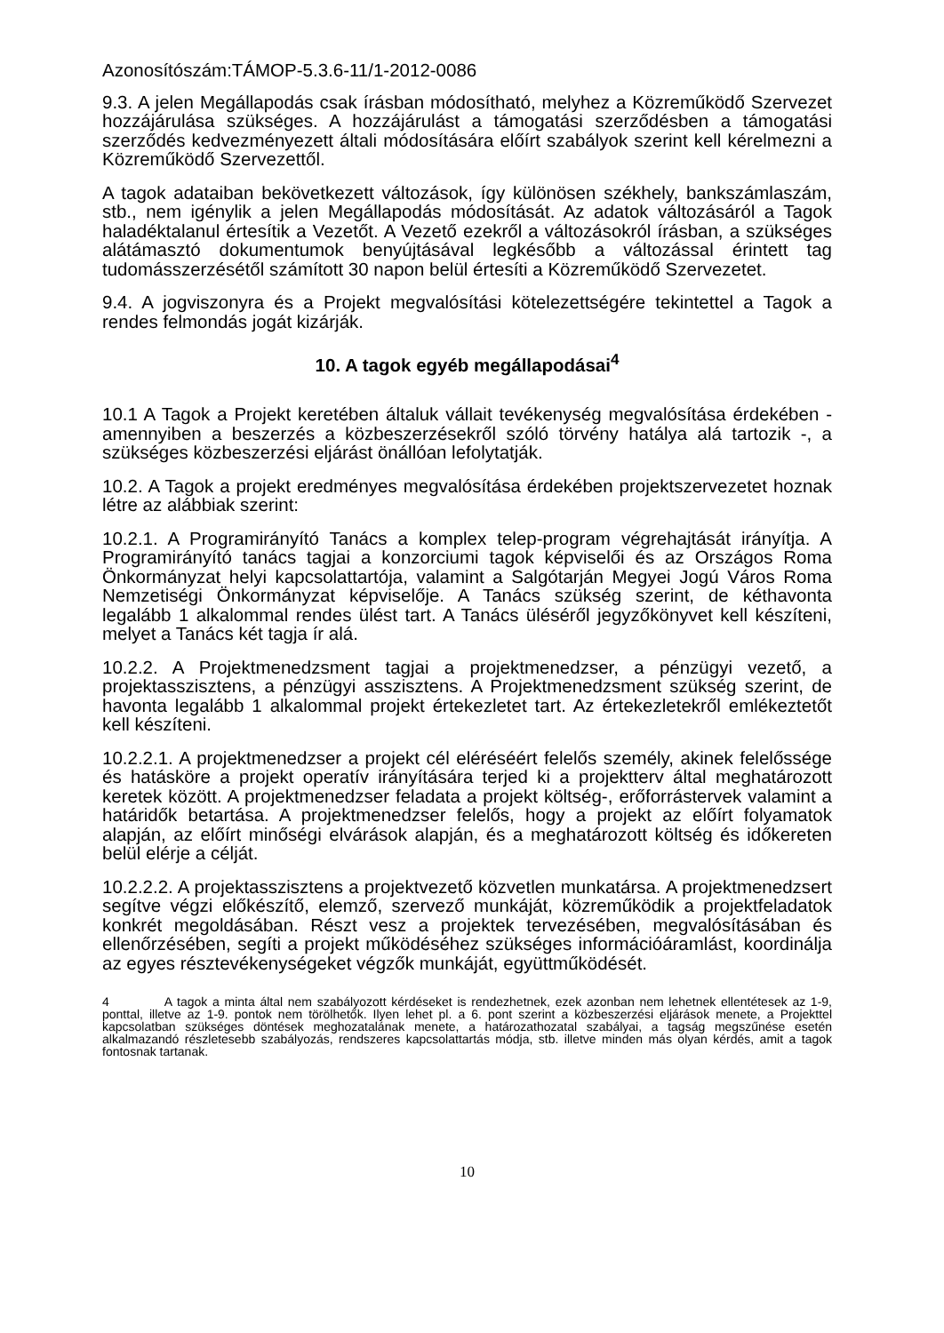Azonosítószám:TÁMOP-5.3.6-11/1-2012-0086
9.3. A jelen Megállapodás csak írásban módosítható, melyhez a Közreműködő Szervezet hozzájárulása szükséges. A hozzájárulást a támogatási szerződésben a támogatási szerződés kedvezményezett általi módosítására előírt szabályok szerint kell kérelmezni a Közreműködő Szervezettől.
A tagok adataiban bekövetkezett változások, így különösen székhely, bankszámlaszám, stb., nem igénylik a jelen Megállapodás módosítását. Az adatok változásáról a Tagok haladéktalanul értesítik a Vezetőt. A Vezető ezekről a változásokról írásban, a szükséges alátámasztó dokumentumok benyújtásával legkésőbb a változással érintett tag tudomásszerzésétől számított 30 napon belül értesíti a Közreműködő Szervezetet.
9.4. A jogviszonyra és a Projekt megvalósítási kötelezettségére tekintettel a Tagok a rendes felmondás jogát kizárják.
10. A tagok egyéb megállapodásai<sup>4</sup>
10.1 A Tagok a Projekt keretében általuk vállait tevékenység megvalósítása érdekében - amennyiben a beszerzés a közbeszerzésekről szóló törvény hatálya alá tartozik -, a szükséges közbeszerzési eljárást önállóan lefolytatják.
10.2. A Tagok a projekt eredményes megvalósítása érdekében projektszervezetet hoznak létre az alábbiak szerint:
10.2.1. A Programirányító Tanács a komplex telep-program végrehajtását irányítja. A Programirányító tanács tagjai a konzorciumi tagok képviselői és az Országos Roma Önkormányzat helyi kapcsolattartója, valamint a Salgótarján Megyei Jogú Város Roma Nemzetiségi Önkormányzat képviselője. A Tanács szükség szerint, de kéthavonta legalább 1 alkalommal rendes ülést tart. A Tanács üléséről jegyzőkönyvet kell készíteni, melyet a Tanács két tagja ír alá.
10.2.2. A Projektmenedzsment tagjai a projektmenedzser, a pénzügyi vezető, a projektasszisztens, a pénzügyi asszisztens. A Projektmenedzsment szükség szerint, de havonta legalább 1 alkalommal projekt értekezletet tart. Az értekezletekről emlékeztetőt kell készíteni.
10.2.2.1. A projektmenedzser a projekt cél eléréséért felelős személy, akinek felelőssége és hatásköre a projekt operatív irányítására terjed ki a projektterv által meghatározott keretek között. A projektmenedzser feladata a projekt költség-, erőforrástervek valamint a határidők betartása. A projektmenedzser felelős, hogy a projekt az előírt folyamatok alapján, az előírt minőségi elvárások alapján, és a meghatározott költség és időkereten belül elérje a célját.
10.2.2.2. A projektasszisztens a projektvezető közvetlen munkatársa. A projektmenedzsert segítve végzi előkészítő, elemző, szervező munkáját, közreműködik a projektfeladatok konkrét megoldásában. Részt vesz a projektek tervezésében, megvalósításában és ellenőrzésében, segíti a projekt működéséhez szükséges információáramlást, koordinálja az egyes résztevékenységeket végzők munkáját, együttműködését.
4 A tagok a minta által nem szabályozott kérdéseket is rendezhetnek, ezek azonban nem lehetnek ellentétesek az 1-9, ponttal, illetve az 1-9. pontok nem törölhetők. Ilyen lehet pl. a 6. pont szerint a közbeszerzési eljárások menete, a Projekttel kapcsolatban szükséges döntések meghozatalának menete, a határozathozatal szabályai, a tagság megszűnése esetén alkalmazandó részletesebb szabályozás, rendszeres kapcsolattartás módja, stb. illetve minden más olyan kérdés, amit a tagok fontosnak tartanak.
10